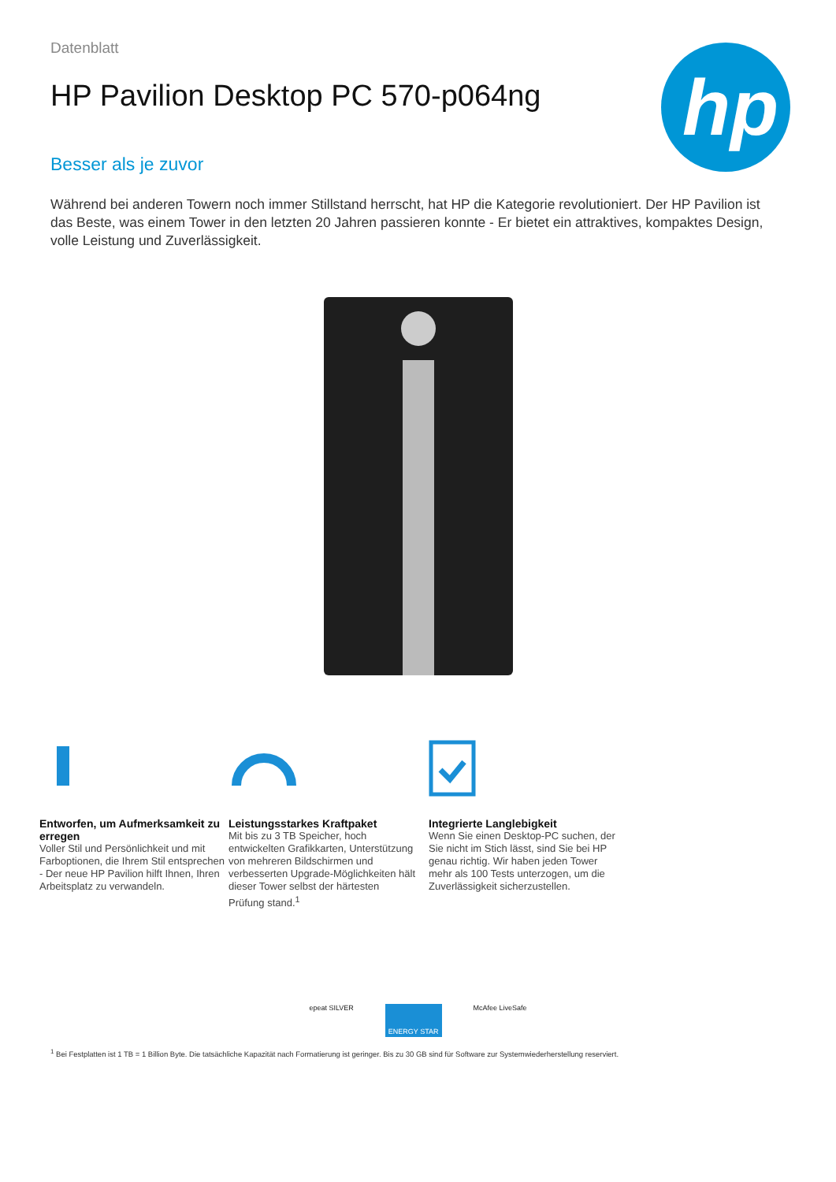hp
Datenblatt
HP Pavilion Desktop PC 570-p064ng
Besser als je zuvor
Während bei anderen Towern noch immer Stillstand herrscht, hat HP die Kategorie revolutioniert. Der HP Pavilion ist das Beste, was einem Tower in den letzten 20 Jahren passieren konnte - Er bietet ein attraktives, kompaktes Design, volle Leistung und Zuverlässigkeit.
Entworfen, um Aufmerksamkeit zu erregen
Voller Stil und Persönlichkeit und mit Farboptionen, die Ihrem Stil entsprechen - Der neue HP Pavilion hilft Ihnen, Ihren Arbeitsplatz zu verwandeln.
Leistungsstarkes Kraftpaket
Mit bis zu 3 TB Speicher, hoch entwickelten Grafikkarten, Unterstützung von mehreren Bildschirmen und verbesserten Upgrade-Möglichkeiten hält dieser Tower selbst der härtesten Prüfung stand.<sup>1</sup>
Integrierte Langlebigkeit
Wenn Sie einen Desktop-PC suchen, der Sie nicht im Stich lässt, sind Sie bei HP genau richtig. Wir haben jeden Tower mehr als 100 Tests unterzogen, um die Zuverlässigkeit sicherzustellen.
epeat SILVER
ENERGY STAR
McAfee LiveSafe
<sup>1</sup> Bei Festplatten ist 1 TB = 1 Billion Byte. Die tatsächliche Kapazität nach Formatierung ist geringer. Bis zu 30 GB sind für Software zur Systemwiederherstellung reserviert.